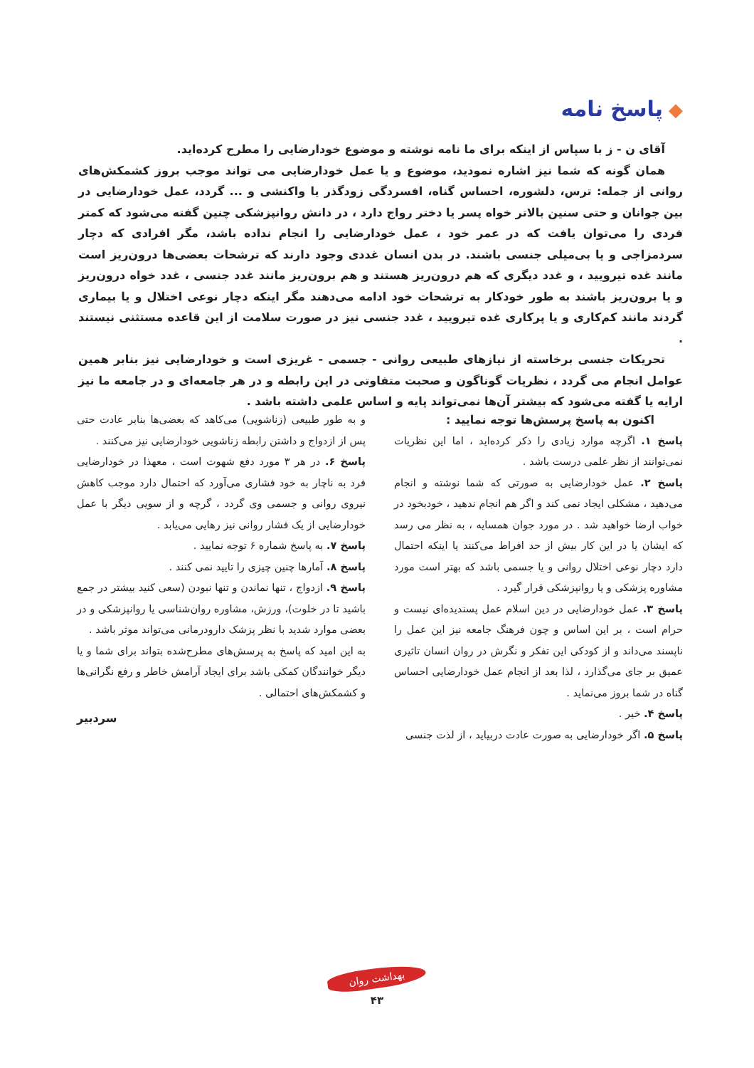◆پاسخ نامه
آقای ن - ز با سپاس از اینکه برای ما نامه نوشته و موضوع خودارضایی را مطرح کرده‌اید.
همان گونه که شما نیز اشاره نمودید، موضوع و یا عمل خودارضایی می تواند موجب بروز کشمکش‌های روانی از جمله: ترس، دلشوره، احساس گناه، افسردگی زودگذر یا واکنشی و ... گردد، عمل خودارضایی در بین جوانان و حتی سنین بالاتر خواه پسر یا دختر رواج دارد ، در دانش روانپزشکی چنین گفته می‌شود که کمتر فردی را می‌توان یافت که در عمر خود ، عمل خودارضایی را انجام نداده باشد، مگر افرادی که دچار سردمزاجی و یا بی‌میلی جنسی باشند. در بدن انسان غددی وجود دارند که ترشحات بعضی‌ها درون‌ریز است مانند غده تیرویید ، و غدد دیگری که هم درون‌ریز هستند و هم برون‌ریز مانند غدد جنسی ، غدد خواه درون‌ریز و یا برون‌ریز باشند به طور خودکار به ترشحات خود ادامه می‌دهند مگر اینکه دچار نوعی اختلال و یا بیماری گردند مانند کم‌کاری و یا پرکاری غده تیرویید ، غدد جنسی نیز در صورت سلامت از این قاعده مستثنی نیستند .
تحریکات جنسی برخاسته از نیازهای طبیعی روانی - جسمی - غریزی است و خودارضایی نیز بنابر همین عوامل انجام می گردد ، نظریات گوناگون و صحبت متفاوتی در این رابطه و در هر جامعه‌ای و در جامعه ما نیز ارایه یا گفته می‌شود که بیشتر آن‌ها نمی‌تواند پایه و اساس علمی داشته باشد .
اکنون به پاسخ پرسش‌ها توجه نمایید :
پاسخ ۱. اگرچه موارد زیادی را ذکر کرده‌اید ، اما این نظریات نمی‌توانند از نظر علمی درست باشد .
پاسخ ۲. عمل خودارضایی به صورتی که شما نوشته و انجام می‌دهید ، مشکلی ایجاد نمی کند و اگر هم انجام ندهید ، خودبخود در خواب ارضا خواهید شد . در مورد جوان همسایه ، به نظر می رسد که ایشان یا در این کار بیش از حد افراط می‌کنند یا اینکه احتمال دارد دچار نوعی اختلال روانی و یا جسمی باشد که بهتر است مورد مشاوره پزشکی و یا روانپزشکی قرار گیرد .
پاسخ ۳. عمل خودارضایی در دین اسلام عمل پسندیده‌ای نیست و حرام است ، بر این اساس و چون فرهنگ جامعه نیز این عمل را ناپسند می‌داند و از کودکی این تفکر و نگرش در روان انسان تاثیری عمیق بر جای می‌گذارد ، لذا بعد از انجام عمل خودارضایی احساس گناه در شما بروز می‌نماید .
پاسخ ۴. خیر .
پاسخ ۵. اگر خودارضایی به صورت عادت دربیاید ، از لذت جنسی
و به طور طبیعی (زناشویی) می‌کاهد که بعضی‌ها بنابر عادت حتی پس از ازدواج و داشتن رابطه زناشویی خودارضایی نیز می‌کنند .
پاسخ ۶. در هر ۳ مورد دفع شهوت است ، معهذا در خودارضایی فرد به ناچار به خود فشاری می‌آورد که احتمال دارد موجب کاهش نیروی روانی و جسمی وی گردد ، گرچه و از سویی دیگر با عمل خودارضایی از یک فشار روانی نیز رهایی می‌یابد .
پاسخ ۷. به پاسخ شماره ۶ توجه نمایید .
پاسخ ۸. آمارها چنین چیزی را تایید نمی کنند .
پاسخ ۹. ازدواج ، تنها نماندن و تنها نبودن (سعی کنید بیشتر در جمع باشید تا در خلوت)، ورزش، مشاوره روان‌شناسی یا روانپزشکی و در بعضی موارد شدید با نظر پزشک دارودرمانی می‌تواند موثر باشد .
به این امید که پاسخ به پرسش‌های مطرح‌شده بتواند برای شما و یا دیگر خوانندگان کمکی باشد برای ایجاد آرامش خاطر و رفع نگرانی‌ها و کشمکش‌های احتمالی .
سردبیر
بهداشت روان
۴۳